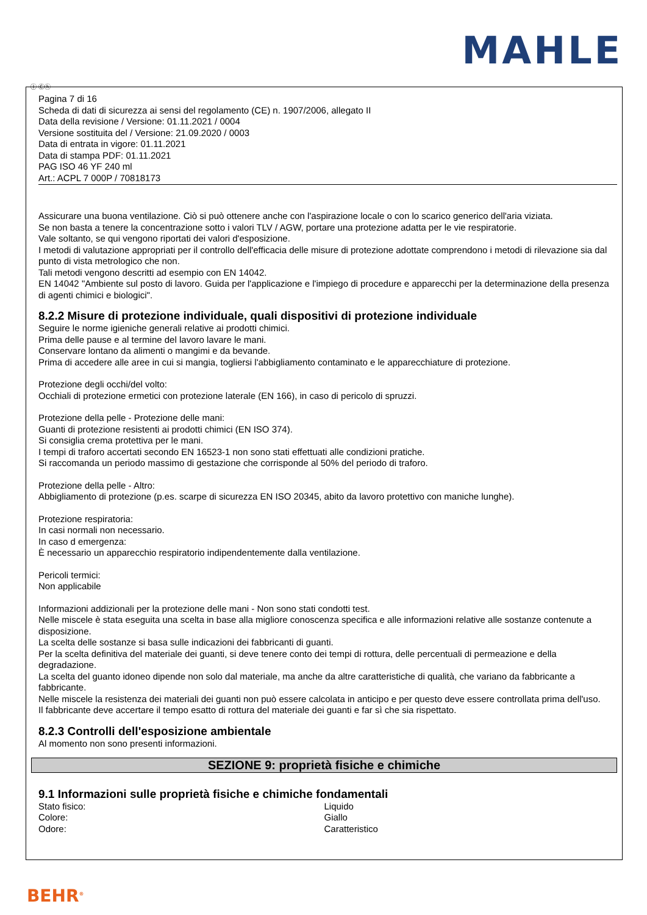MAHLE
Ⓘ Ⓒⓗ
Pagina 7 di 16
Scheda di dati di sicurezza ai sensi del regolamento (CE) n. 1907/2006, allegato II
Data della revisione / Versione: 01.11.2021 / 0004
Versione sostituita del / Versione: 21.09.2020 / 0003
Data di entrata in vigore: 01.11.2021
Data di stampa PDF: 01.11.2021
PAG ISO 46 YF 240 ml
Art.: ACPL 7 000P / 70818173
Assicurare una buona ventilazione. Ciò si può ottenere anche con l'aspirazione locale o con lo scarico generico dell'aria viziata.
Se non basta a tenere la concentrazione sotto i valori TLV / AGW, portare una protezione adatta per le vie respiratorie.
Vale soltanto, se qui vengono riportati dei valori d'esposizione.
I metodi di valutazione appropriati per il controllo dell'efficacia delle misure di protezione adottate comprendono i metodi di rilevazione sia dal punto di vista metrologico che non.
Tali metodi vengono descritti ad esempio con EN 14042.
EN 14042 "Ambiente sul posto di lavoro. Guida per l'applicazione e l'impiego di procedure e apparecchi per la determinazione della presenza di agenti chimici e biologici".
8.2.2 Misure di protezione individuale, quali dispositivi di protezione individuale
Seguire le norme igieniche generali relative ai prodotti chimici.
Prima delle pause e al termine del lavoro lavare le mani.
Conservare lontano da alimenti o mangimi e da bevande.
Prima di accedere alle aree in cui si mangia, togliersi l'abbigliamento contaminato e le apparecchiature di protezione.
Protezione degli occhi/del volto:
Occhiali di protezione ermetici con protezione laterale (EN 166), in caso di pericolo di spruzzi.
Protezione della pelle - Protezione delle mani:
Guanti di protezione resistenti ai prodotti chimici (EN ISO 374).
Si consiglia crema protettiva per le mani.
I tempi di traforo accertati secondo EN 16523-1 non sono stati effettuati alle condizioni pratiche.
Si raccomanda un periodo massimo di gestazione che corrisponde al 50% del periodo di traforo.
Protezione della pelle - Altro:
Abbigliamento di protezione (p.es. scarpe di sicurezza EN ISO 20345, abito da lavoro protettivo con maniche lunghe).
Protezione respiratoria:
In casi normali non necessario.
In caso d emergenza:
È necessario un apparecchio respiratorio indipendentemente dalla ventilazione.
Pericoli termici:
Non applicabile
Informazioni addizionali per la protezione delle mani - Non sono stati condotti test.
Nelle miscele è stata eseguita una scelta in base alla migliore conoscenza specifica e alle informazioni relative alle sostanze contenute a disposizione.
La scelta delle sostanze si basa sulle indicazioni dei fabbricanti di guanti.
Per la scelta definitiva del materiale dei guanti, si deve tenere conto dei tempi di rottura, delle percentuali di permeazione e della degradazione.
La scelta del guanto idoneo dipende non solo dal materiale, ma anche da altre caratteristiche di qualità, che variano da fabbricante a fabbricante.
Nelle miscele la resistenza dei materiali dei guanti non può essere calcolata in anticipo e per questo deve essere controllata prima dell'uso.
Il fabbricante deve accertare il tempo esatto di rottura del materiale dei guanti e far sì che sia rispettato.
8.2.3 Controlli dell'esposizione ambientale
Al momento non sono presenti informazioni.
SEZIONE 9: proprietà fisiche e chimiche
9.1 Informazioni sulle proprietà fisiche e chimiche fondamentali
| Stato fisico: | Liquido |
| Colore: | Giallo |
| Odore: | Caratteristico |
BEHR<sup>®</sup>